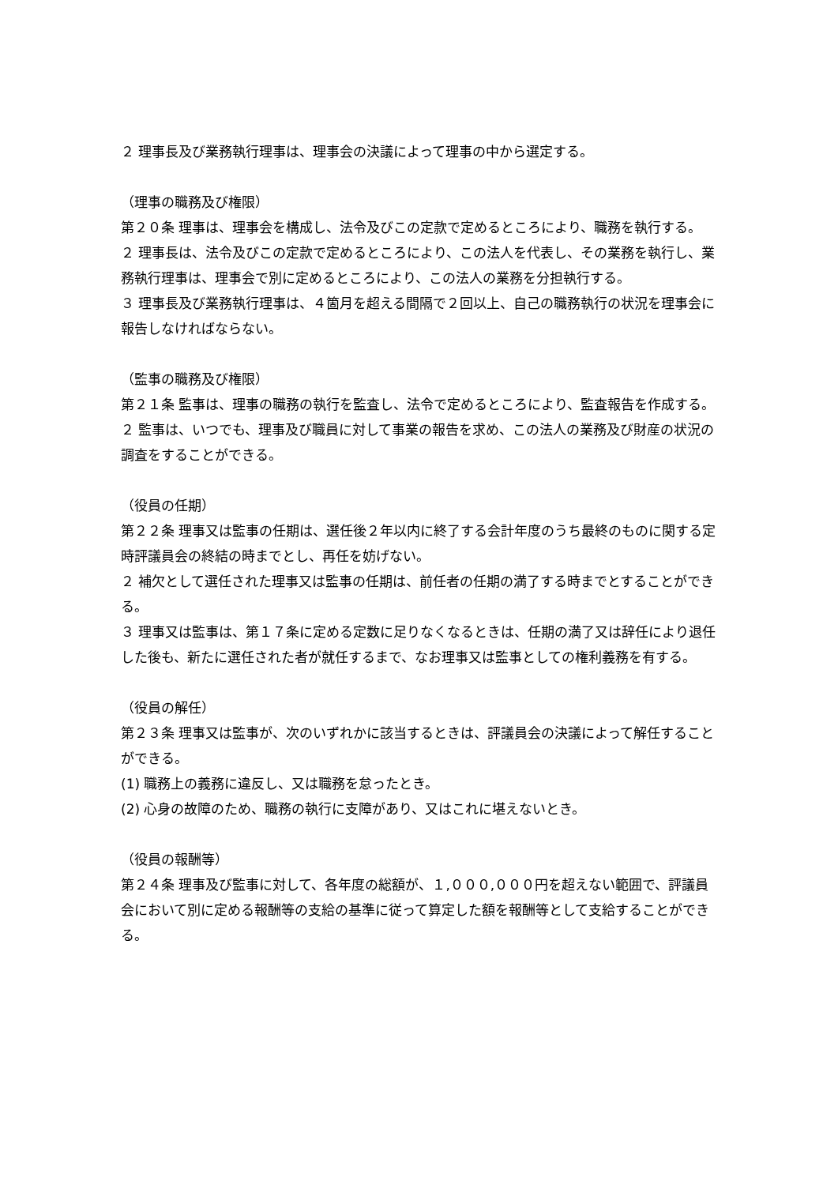２ 理事長及び業務執行理事は、理事会の決議によって理事の中から選定する。
（理事の職務及び権限）
第２０条 理事は、理事会を構成し、法令及びこの定款で定めるところにより、職務を執行する。
２ 理事長は、法令及びこの定款で定めるところにより、この法人を代表し、その業務を執行し、業務執行理事は、理事会で別に定めるところにより、この法人の業務を分担執行する。
３ 理事長及び業務執行理事は、４箇月を超える間隔で２回以上、自己の職務執行の状況を理事会に報告しなければならない。
（監事の職務及び権限）
第２１条 監事は、理事の職務の執行を監査し、法令で定めるところにより、監査報告を作成する。
２ 監事は、いつでも、理事及び職員に対して事業の報告を求め、この法人の業務及び財産の状況の調査をすることができる。
（役員の任期）
第２２条 理事又は監事の任期は、選任後２年以内に終了する会計年度のうち最終のものに関する定時評議員会の終結の時までとし、再任を妨げない。
２ 補欠として選任された理事又は監事の任期は、前任者の任期の満了する時までとすることができる。
３ 理事又は監事は、第１７条に定める定数に足りなくなるときは、任期の満了又は辞任により退任した後も、新たに選任された者が就任するまで、なお理事又は監事としての権利義務を有する。
（役員の解任）
第２３条 理事又は監事が、次のいずれかに該当するときは、評議員会の決議によって解任することができる。
(1) 職務上の義務に違反し、又は職務を怠ったとき。
(2) 心身の故障のため、職務の執行に支障があり、又はこれに堪えないとき。
（役員の報酬等）
第２４条 理事及び監事に対して、各年度の総額が、１,０００,０００円を超えない範囲で、評議員会において別に定める報酬等の支給の基準に従って算定した額を報酬等として支給することができる。